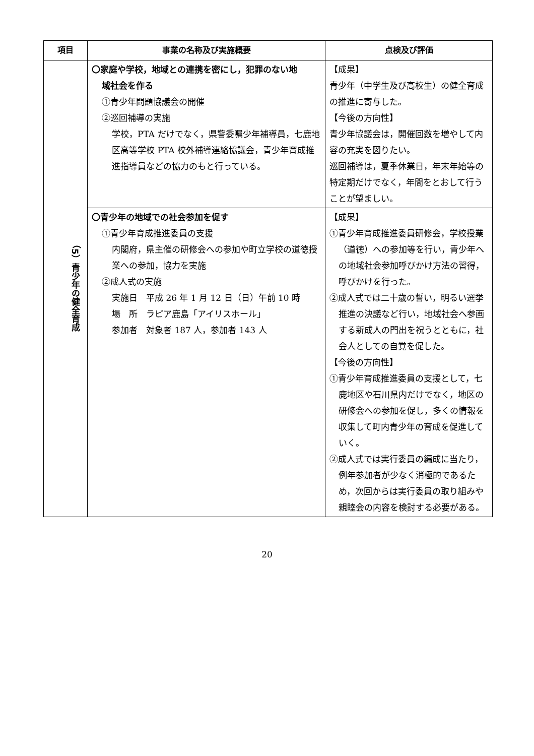| 項目 | 事業の名称及び実施概要 | 点検及び評価 |
| --- | --- | --- |
| （5）青少年の健全育成 | 〇家庭や学校，地域との連携を密にし，犯罪のない地 域社会を作る ①青少年問題協議会の開催 ②巡回補導の実施 学校，PTA だけでなく，県警委嘱少年補導員，七鹿地区高等学校 PTA 校外補導連絡協議会，青少年育成推進指導員などの協力のもと行っている。 | 【成果】 青少年（中学生及び高校生）の健全育成の推進に寄与した。 【今後の方向性】 青少年協議会は，開催回数を増やして内容の充実を図りたい。 巡回補導は，夏季休業日，年末年始等の特定期だけでなく，年間をとおして行うことが望ましい。 |
| | 〇青少年の地域での社会参加を促す ①青少年育成推進委員の支援 内閣府，県主催の研修会への参加や町立学校の道徳授業への参加，協力を実施 ②成人式の実施 実施日 平成 26 年 1 月 12 日（日）午前 10 時 場 所 ラピア鹿島「アイリスホール」 参加者 対象者 187 人，参加者 143 人 | 【成果】 ①青少年育成推進委員研修会，学校授業（道徳）への参加等を行い，青少年への地域社会参加呼びかけ方法の習得，呼びかけを行った。 ②成人式では二十歳の誓い，明るい選挙推進の決議など行い，地域社会へ参画する新成人の門出を祝うとともに，社会人としての自覚を促した。 【今後の方向性】 ①青少年育成推進委員の支援として，七鹿地区や石川県内だけでなく，地区の研修会への参加を促し，多くの情報を収集して町内青少年の育成を促進していく。 ②成人式では実行委員の編成に当たり，例年参加者が少なく消極的であるため，次回からは実行委員の取り組みや親睦会の内容を検討する必要がある。 |
20